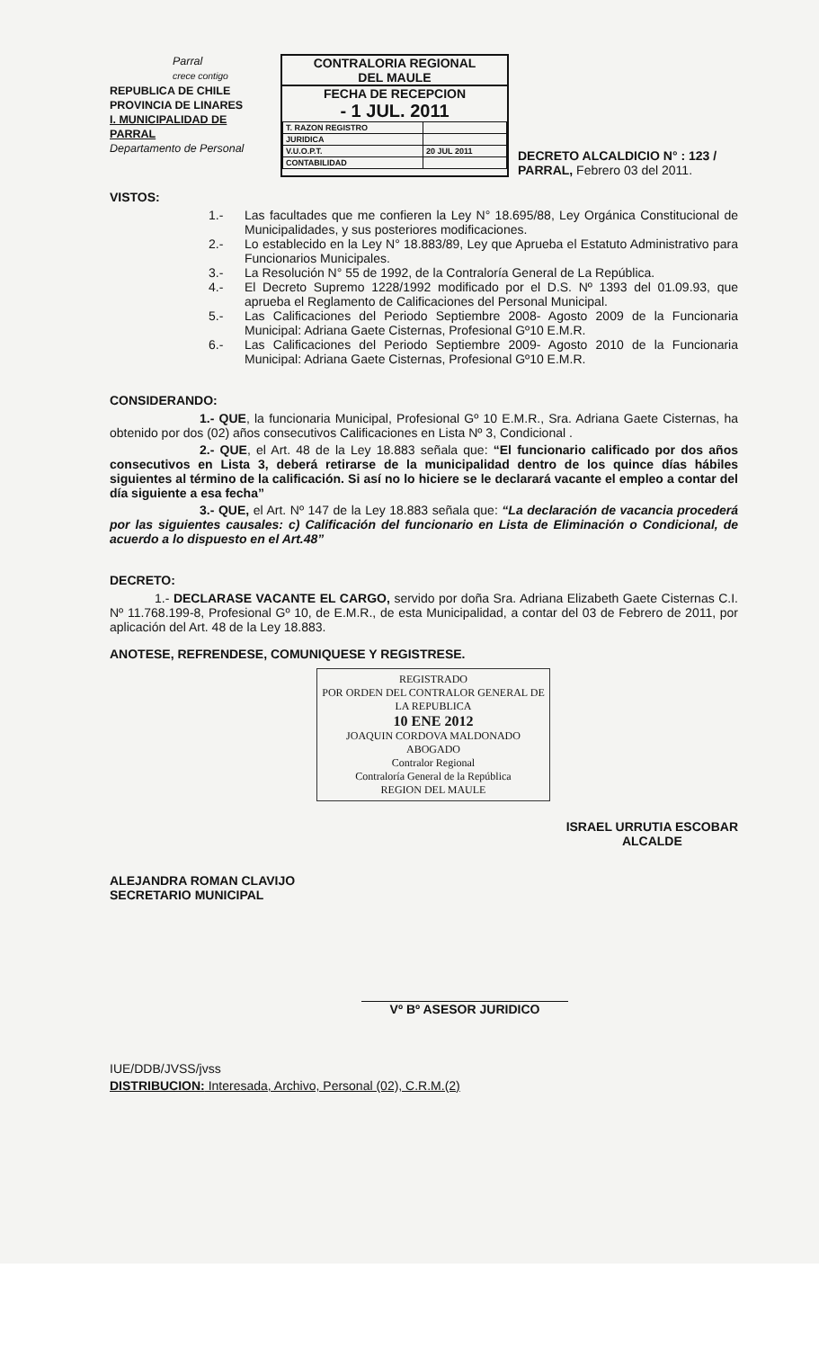Parral
crece contigo
REPUBLICA DE CHILE
PROVINCIA DE LINARES
I. MUNICIPALIDAD DE PARRAL
Departamento de Personal
CONTRALORIA REGIONAL
DEL MAULE
FECHA DE RECEPCION
- 1 JUL. 2011
| T. RAZON REGISTRO | |
| JURIDICA | |
| V.U.O.P.T. | 20 JUL 2011 |
| CONTABILIDAD | |
DECRETO ALCALDICIO N° : 123 /
PARRAL, Febrero 03 del 2011.
VISTOS:
1.- Las facultades que me confieren la Ley N° 18.695/88, Ley Orgánica Constitucional de Municipalidades, y sus posteriores modificaciones.
2.- Lo establecido en la Ley N° 18.883/89, Ley que Aprueba el Estatuto Administrativo para Funcionarios Municipales.
3.- La Resolución N° 55 de 1992, de la Contraloría General de La República.
4.- El Decreto Supremo 1228/1992 modificado por el D.S. Nº 1393 del 01.09.93, que aprueba el Reglamento de Calificaciones del Personal Municipal.
5.- Las Calificaciones del Periodo Septiembre 2008- Agosto 2009 de la Funcionaria Municipal: Adriana Gaete Cisternas, Profesional Gº10 E.M.R.
6.- Las Calificaciones del Periodo Septiembre 2009- Agosto 2010 de la Funcionaria Municipal: Adriana Gaete Cisternas, Profesional Gº10 E.M.R.
CONSIDERANDO:
1.- QUE, la funcionaria Municipal, Profesional Gº 10 E.M.R., Sra. Adriana Gaete Cisternas, ha obtenido por dos (02) años consecutivos Calificaciones en Lista Nº 3, Condicional .
2.- QUE, el Art. 48 de la Ley 18.883 señala que: “El funcionario calificado por dos años consecutivos en Lista 3, deberá retirarse de la municipalidad dentro de los quince días hábiles siguientes al término de la calificación. Si así no lo hiciere se le declarará vacante el empleo a contar del día siguiente a esa fecha”
3.- QUE, el Art. Nº 147 de la Ley 18.883 señala que: “La declaración de vacancia procederá por las siguientes causales: c) Calificación del funcionario en Lista de Eliminación o Condicional, de acuerdo a lo dispuesto en el Art.48”
DECRETO:
1.- DECLARASE VACANTE EL CARGO, servido por doña Sra. Adriana Elizabeth Gaete Cisternas C.I. Nº 11.768.199-8, Profesional Gº 10, de E.M.R., de esta Municipalidad, a contar del 03 de Febrero de 2011, por aplicación del Art. 48 de la Ley 18.883.
ANOTESE, REFRENDESE, COMUNIQUESE Y REGISTRESE.
REGISTRADO
POR ORDEN DEL CONTRALOR GENERAL DE LA REPUBLICA
10 ENE 2012
JOAQUIN CORDOVA MALDONADO
ABOGADO
Contralor Regional
Contraloría General de la República
REGION DEL MAULE
ALEJANDRA ROMAN CLAVIJO
SECRETARIO MUNICIPAL
ISRAEL URRUTIA ESCOBAR
ALCALDE
Vº Bº ASESOR JURIDICO
IUE/DDB/JVSS/jvss
DISTRIBUCION: Interesada, Archivo, Personal (02), C.R.M.(2)